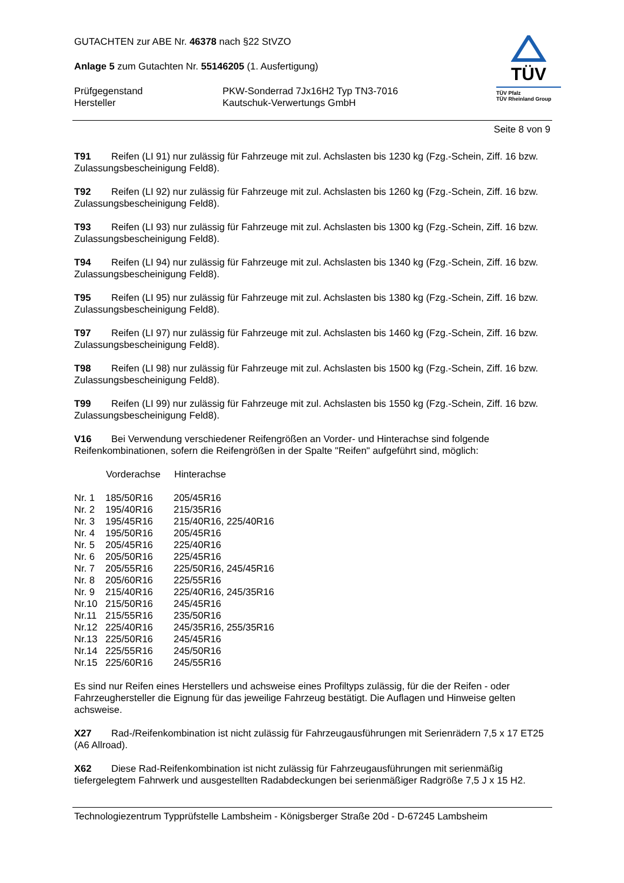GUTACHTEN zur ABE Nr. 46378 nach §22 StVZO
Anlage 5 zum Gutachten Nr. 55146205 (1. Ausfertigung)
| Prüfgegenstand Hersteller | PKW-Sonderrad 7Jx16H2 Typ TN3-7016 Kautschuk-Verwertungs GmbH |
TÜV
TÜV Pfalz
TÜV Rheinland Group
Seite 8 von 9
T91 Reifen (LI 91) nur zulässig für Fahrzeuge mit zul. Achslasten bis 1230 kg (Fzg.-Schein, Ziff. 16 bzw. Zulassungsbescheinigung Feld8).
T92 Reifen (LI 92) nur zulässig für Fahrzeuge mit zul. Achslasten bis 1260 kg (Fzg.-Schein, Ziff. 16 bzw. Zulassungsbescheinigung Feld8).
T93 Reifen (LI 93) nur zulässig für Fahrzeuge mit zul. Achslasten bis 1300 kg (Fzg.-Schein, Ziff. 16 bzw. Zulassungsbescheinigung Feld8).
T94 Reifen (LI 94) nur zulässig für Fahrzeuge mit zul. Achslasten bis 1340 kg (Fzg.-Schein, Ziff. 16 bzw. Zulassungsbescheinigung Feld8).
T95 Reifen (LI 95) nur zulässig für Fahrzeuge mit zul. Achslasten bis 1380 kg (Fzg.-Schein, Ziff. 16 bzw. Zulassungsbescheinigung Feld8).
T97 Reifen (LI 97) nur zulässig für Fahrzeuge mit zul. Achslasten bis 1460 kg (Fzg.-Schein, Ziff. 16 bzw. Zulassungsbescheinigung Feld8).
T98 Reifen (LI 98) nur zulässig für Fahrzeuge mit zul. Achslasten bis 1500 kg (Fzg.-Schein, Ziff. 16 bzw. Zulassungsbescheinigung Feld8).
T99 Reifen (LI 99) nur zulässig für Fahrzeuge mit zul. Achslasten bis 1550 kg (Fzg.-Schein, Ziff. 16 bzw. Zulassungsbescheinigung Feld8).
V16 Bei Verwendung verschiedener Reifengrößen an Vorder- und Hinterachse sind folgende Reifenkombinationen, sofern die Reifengrößen in der Spalte "Reifen" aufgeführt sind, möglich:
| | Vorderachse | Hinterachse |
| --- | --- | --- |
| Nr. 1 | 185/50R16 | 205/45R16 |
| Nr. 2 | 195/40R16 | 215/35R16 |
| Nr. 3 | 195/45R16 | 215/40R16, 225/40R16 |
| Nr. 4 | 195/50R16 | 205/45R16 |
| Nr. 5 | 205/45R16 | 225/40R16 |
| Nr. 6 | 205/50R16 | 225/45R16 |
| Nr. 7 | 205/55R16 | 225/50R16, 245/45R16 |
| Nr. 8 | 205/60R16 | 225/55R16 |
| Nr. 9 | 215/40R16 | 225/40R16, 245/35R16 |
| Nr.10 | 215/50R16 | 245/45R16 |
| Nr.11 | 215/55R16 | 235/50R16 |
| Nr.12 | 225/40R16 | 245/35R16, 255/35R16 |
| Nr.13 | 225/50R16 | 245/45R16 |
| Nr.14 | 225/55R16 | 245/50R16 |
| Nr.15 | 225/60R16 | 245/55R16 |
Es sind nur Reifen eines Herstellers und achsweise eines Profiltyps zulässig, für die der Reifen - oder Fahrzeughersteller die Eignung für das jeweilige Fahrzeug bestätigt. Die Auflagen und Hinweise gelten achsweise.
X27 Rad-/Reifenkombination ist nicht zulässig für Fahrzeugausführungen mit Serienrädern 7,5 x 17 ET25 (A6 Allroad).
X62 Diese Rad-Reifenkombination ist nicht zulässig für Fahrzeugausführungen mit serienmäßig tiefergelegtem Fahrwerk und ausgestellten Radabdeckungen bei serienmäßiger Radgröße 7,5 J x 15 H2.
Technologiezentrum Typprüfstelle Lambsheim - Königsberger Straße 20d - D-67245 Lambsheim